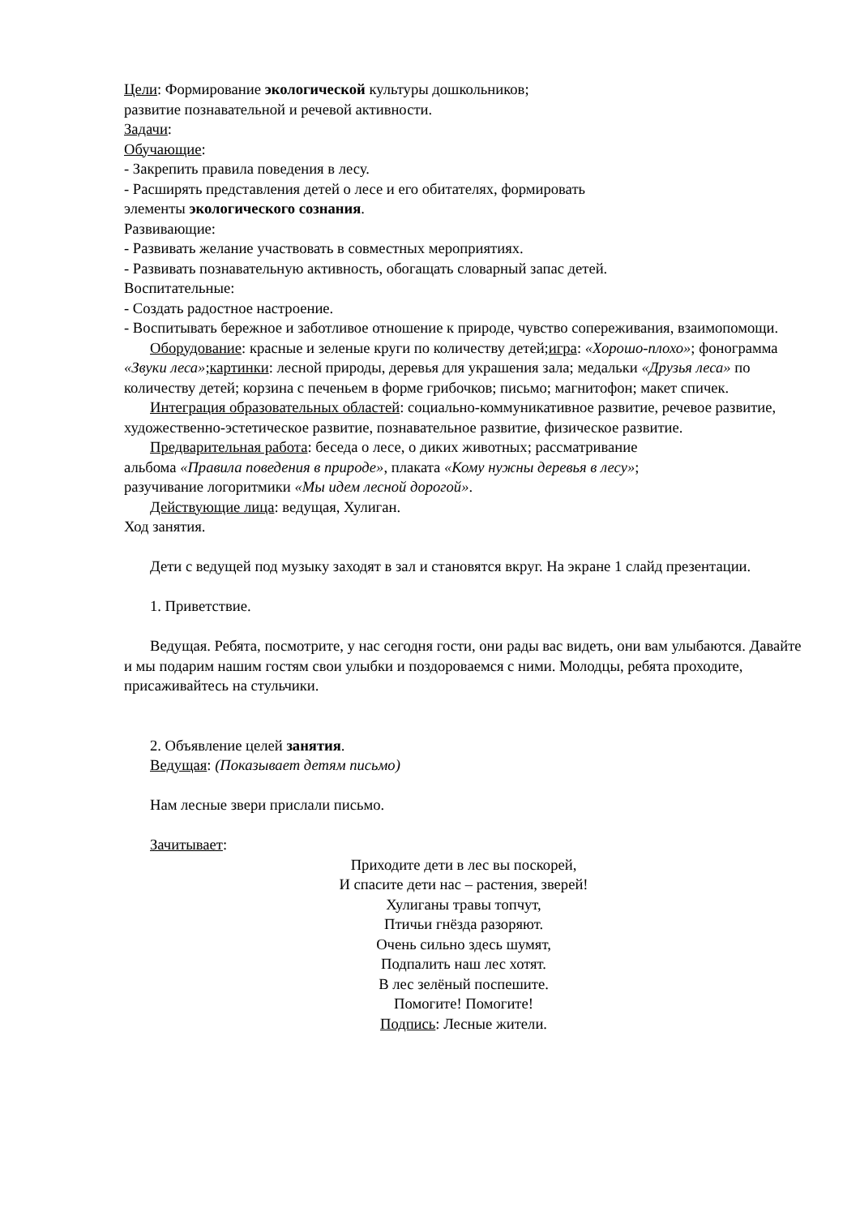Цели: Формирование экологической культуры дошкольников;
развитие познавательной и речевой активности.
Задачи:
Обучающие:
- Закрепить правила поведения в лесу.
- Расширять представления детей о лесе и его обитателях, формировать
элементы экологического сознания.
Развивающие:
- Развивать желание участвовать в совместных мероприятиях.
- Развивать познавательную активность, обогащать словарный запас детей.
Воспитательные:
- Создать радостное настроение.
- Воспитывать бережное и заботливое отношение к природе, чувство сопереживания, взаимопомощи.
Оборудование: красные и зеленые круги по количеству детей;игра: «Хорошо-плохо»; фонограмма «Звуки леса»;картинки: лесной природы, деревья для украшения зала; медальки «Друзья леса» по количеству детей; корзина с печеньем в форме грибочков; письмо; магнитофон; макет спичек.
Интеграция образовательных областей: социально-коммуникативное развитие, речевое развитие, художественно-эстетическое развитие, познавательное развитие, физическое развитие.
Предварительная работа: беседа о лесе, о диких животных; рассматривание
альбома «Правила поведения в природе», плаката «Кому нужны деревья в лесу»;
разучивание логоритмики «Мы идем лесной дорогой».
Действующие лица: ведущая, Хулиган.
Ход занятия.
Дети с ведущей под музыку заходят в зал и становятся вкруг. На экране 1 слайд презентации.
1. Приветствие.
Ведущая. Ребята, посмотрите, у нас сегодня гости, они рады вас видеть, они вам улыбаются. Давайте и мы подарим нашим гостям свои улыбки и поздороваемся с ними. Молодцы, ребята проходите, присаживайтесь на стульчики.
2. Объявление целей занятия.
Ведущая: (Показывает детям письмо)
Нам лесные звери прислали письмо.
Зачитывает:
Приходите дети в лес вы поскорей,
И спасите дети нас – растения, зверей!
Хулиганы травы топчут,
Птичьи гнёзда разоряют.
Очень сильно здесь шумят,
Подпалить наш лес хотят.
В лес зелёный поспешите.
Помогите! Помогите!
Подпись: Лесные жители.